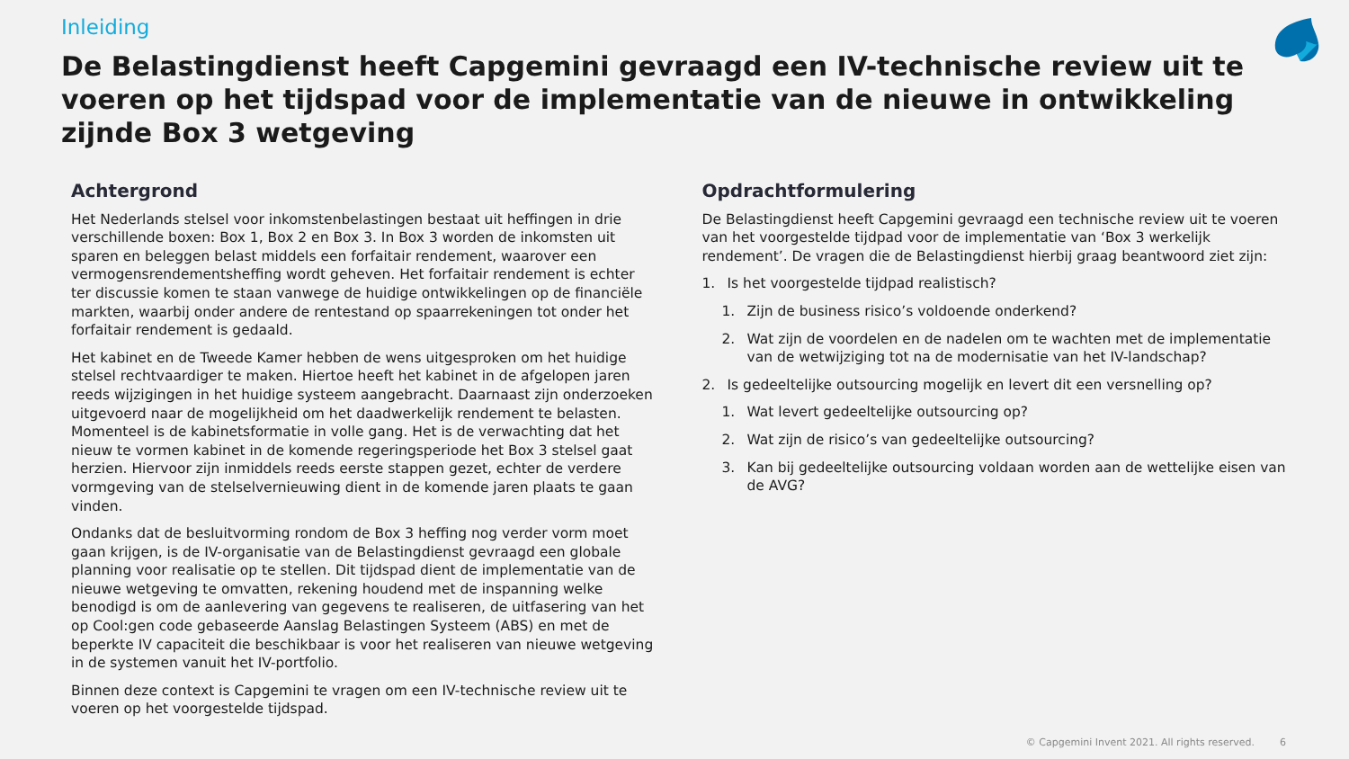Inleiding
De Belastingdienst heeft Capgemini gevraagd een IV-technische review uit te voeren op het tijdspad voor de implementatie van de nieuwe in ontwikkeling zijnde Box 3 wetgeving
Achtergrond
Het Nederlands stelsel voor inkomstenbelastingen bestaat uit heffingen in drie verschillende boxen: Box 1, Box 2 en Box 3. In Box 3 worden de inkomsten uit sparen en beleggen belast middels een forfaitair rendement, waarover een vermogensrendementsheffing wordt geheven. Het forfaitair rendement is echter ter discussie komen te staan vanwege de huidige ontwikkelingen op de financiële markten, waarbij onder andere de rentestand op spaarrekeningen tot onder het forfaitair rendement is gedaald.
Het kabinet en de Tweede Kamer hebben de wens uitgesproken om het huidige stelsel rechtvaardiger te maken. Hiertoe heeft het kabinet in de afgelopen jaren reeds wijzigingen in het huidige systeem aangebracht. Daarnaast zijn onderzoeken uitgevoerd naar de mogelijkheid om het daadwerkelijk rendement te belasten. Momenteel is de kabinetsformatie in volle gang. Het is de verwachting dat het nieuw te vormen kabinet in de komende regeringsperiode het Box 3 stelsel gaat herzien. Hiervoor zijn inmiddels reeds eerste stappen gezet, echter de verdere vormgeving van de stelselvernieuwing dient in de komende jaren plaats te gaan vinden.
Ondanks dat de besluitvorming rondom de Box 3 heffing nog verder vorm moet gaan krijgen, is de IV-organisatie van de Belastingdienst gevraagd een globale planning voor realisatie op te stellen. Dit tijdspad dient de implementatie van de nieuwe wetgeving te omvatten, rekening houdend met de inspanning welke benodigd is om de aanlevering van gegevens te realiseren, de uitfasering van het op Cool:gen code gebaseerde Aanslag Belastingen Systeem (ABS) en met de beperkte IV capaciteit die beschikbaar is voor het realiseren van nieuwe wetgeving in de systemen vanuit het IV-portfolio.
Binnen deze context is Capgemini te vragen om een IV-technische review uit te voeren op het voorgestelde tijdspad.
Opdrachtformulering
De Belastingdienst heeft Capgemini gevraagd een technische review uit te voeren van het voorgestelde tijdpad voor de implementatie van ‘Box 3 werkelijk rendement’. De vragen die de Belastingdienst hierbij graag beantwoord ziet zijn:
1. Is het voorgestelde tijdpad realistisch?
1. Zijn de business risico’s voldoende onderkend?
2. Wat zijn de voordelen en de nadelen om te wachten met de implementatie van de wetwijziging tot na de modernisatie van het IV-landschap?
2. Is gedeeltelijke outsourcing mogelijk en levert dit een versnelling op?
1. Wat levert gedeeltelijke outsourcing op?
2. Wat zijn de risico’s van gedeeltelijke outsourcing?
3. Kan bij gedeeltelijke outsourcing voldaan worden aan de wettelijke eisen van de AVG?
© Capgemini Invent 2021. All rights reserved. 6